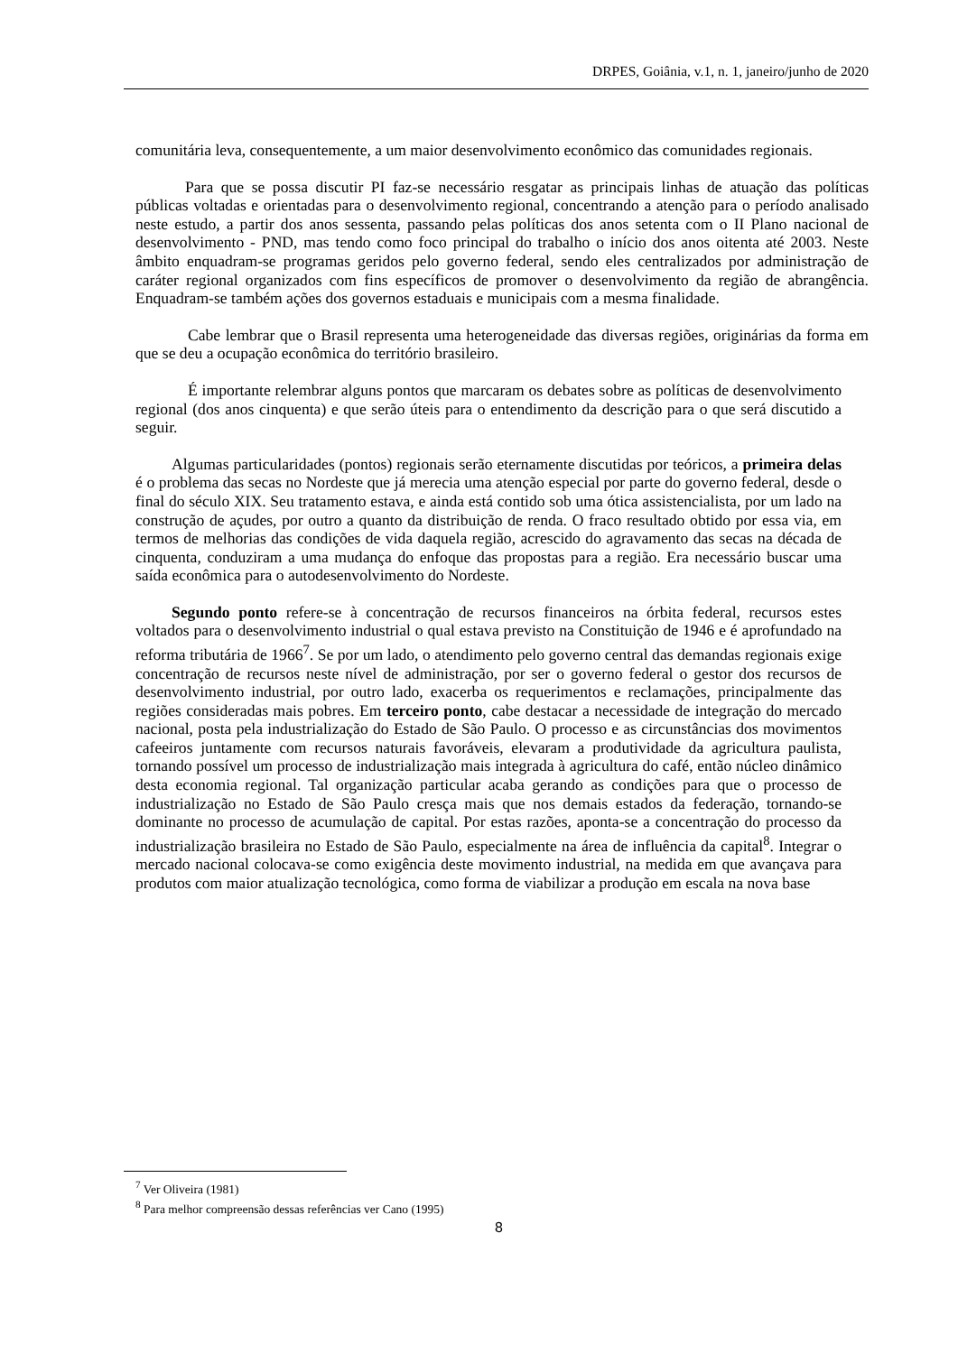DRPES, Goiânia, v.1, n. 1, janeiro/junho de 2020
comunitária leva, consequentemente, a um maior desenvolvimento econômico das comunidades regionais.
Para que se possa discutir PI faz-se necessário resgatar as principais linhas de atuação das políticas públicas voltadas e orientadas para o desenvolvimento regional, concentrando a atenção para o período analisado neste estudo, a partir dos anos sessenta, passando pelas políticas dos anos setenta com o II Plano nacional de desenvolvimento - PND, mas tendo como foco principal do trabalho o início dos anos oitenta até 2003. Neste âmbito enquadram-se programas geridos pelo governo federal, sendo eles centralizados por administração de caráter regional organizados com fins específicos de promover o desenvolvimento da região de abrangência. Enquadram-se também ações dos governos estaduais e municipais com a mesma finalidade.
Cabe lembrar que o Brasil representa uma heterogeneidade das diversas regiões, originárias da forma em que se deu a ocupação econômica do território brasileiro.
É importante relembrar alguns pontos que marcaram os debates sobre as políticas de desenvolvimento regional (dos anos cinquenta) e que serão úteis para o entendimento da descrição para o que será discutido a seguir.
Algumas particularidades (pontos) regionais serão eternamente discutidas por teóricos, a primeira delas é o problema das secas no Nordeste que já merecia uma atenção especial por parte do governo federal, desde o final do século XIX. Seu tratamento estava, e ainda está contido sob uma ótica assistencialista, por um lado na construção de açudes, por outro a quanto da distribuição de renda. O fraco resultado obtido por essa via, em termos de melhorias das condições de vida daquela região, acrescido do agravamento das secas na década de cinquenta, conduziram a uma mudança do enfoque das propostas para a região. Era necessário buscar uma saída econômica para o autodesenvolvimento do Nordeste.
Segundo ponto refere-se à concentração de recursos financeiros na órbita federal, recursos estes voltados para o desenvolvimento industrial o qual estava previsto na Constituição de 1946 e é aprofundado na reforma tributária de 1966<sup>7</sup>. Se por um lado, o atendimento pelo governo central das demandas regionais exige concentração de recursos neste nível de administração, por ser o governo federal o gestor dos recursos de desenvolvimento industrial, por outro lado, exacerba os requerimentos e reclamações, principalmente das regiões consideradas mais pobres. Em terceiro ponto, cabe destacar a necessidade de integração do mercado nacional, posta pela industrialização do Estado de São Paulo. O processo e as circunstâncias dos movimentos cafeeiros juntamente com recursos naturais favoráveis, elevaram a produtividade da agricultura paulista, tornando possível um processo de industrialização mais integrada à agricultura do café, então núcleo dinâmico desta economia regional. Tal organização particular acaba gerando as condições para que o processo de industrialização no Estado de São Paulo cresça mais que nos demais estados da federação, tornando-se dominante no processo de acumulação de capital. Por estas razões, aponta-se a concentração do processo da industrialização brasileira no Estado de São Paulo, especialmente na área de influência da capital<sup>8</sup>. Integrar o mercado nacional colocava-se como exigência deste movimento industrial, na medida em que avançava para produtos com maior atualização tecnológica, como forma de viabilizar a produção em escala na nova base
<sup>7</sup> Ver Oliveira (1981)
<sup>8</sup> Para melhor compreensão dessas referências ver Cano (1995)
8